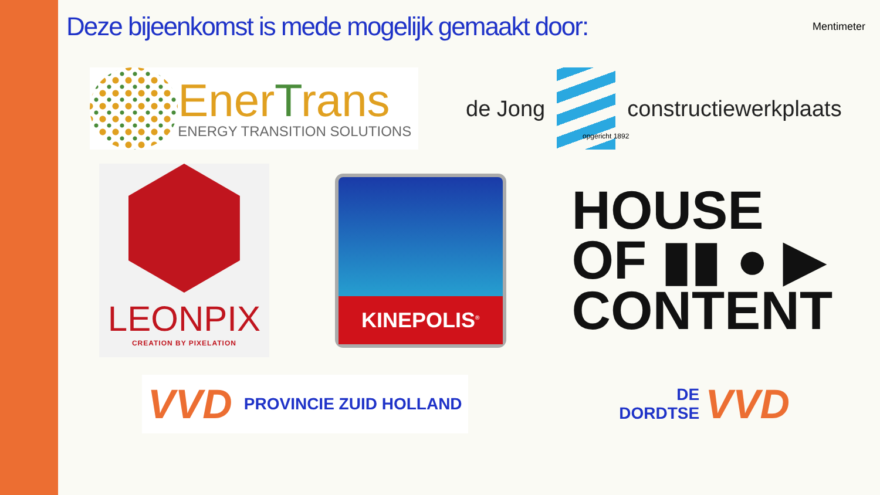Deze bijeenkomst is mede mogelijk gemaakt door:
Mentimeter
EnerTrans
ENERGY TRANSITION SOLUTIONS
de Jong constructiewerkplaats
opgericht 1892
LEONPIX
CREATION BY PIXELATION
KINEPOLIS<sup>®</sup>
HOUSE
OF ▮▮ ● ▶
CONTENT
VVD PROVINCIE ZUID HOLLAND
DE
DORDTSE VVD